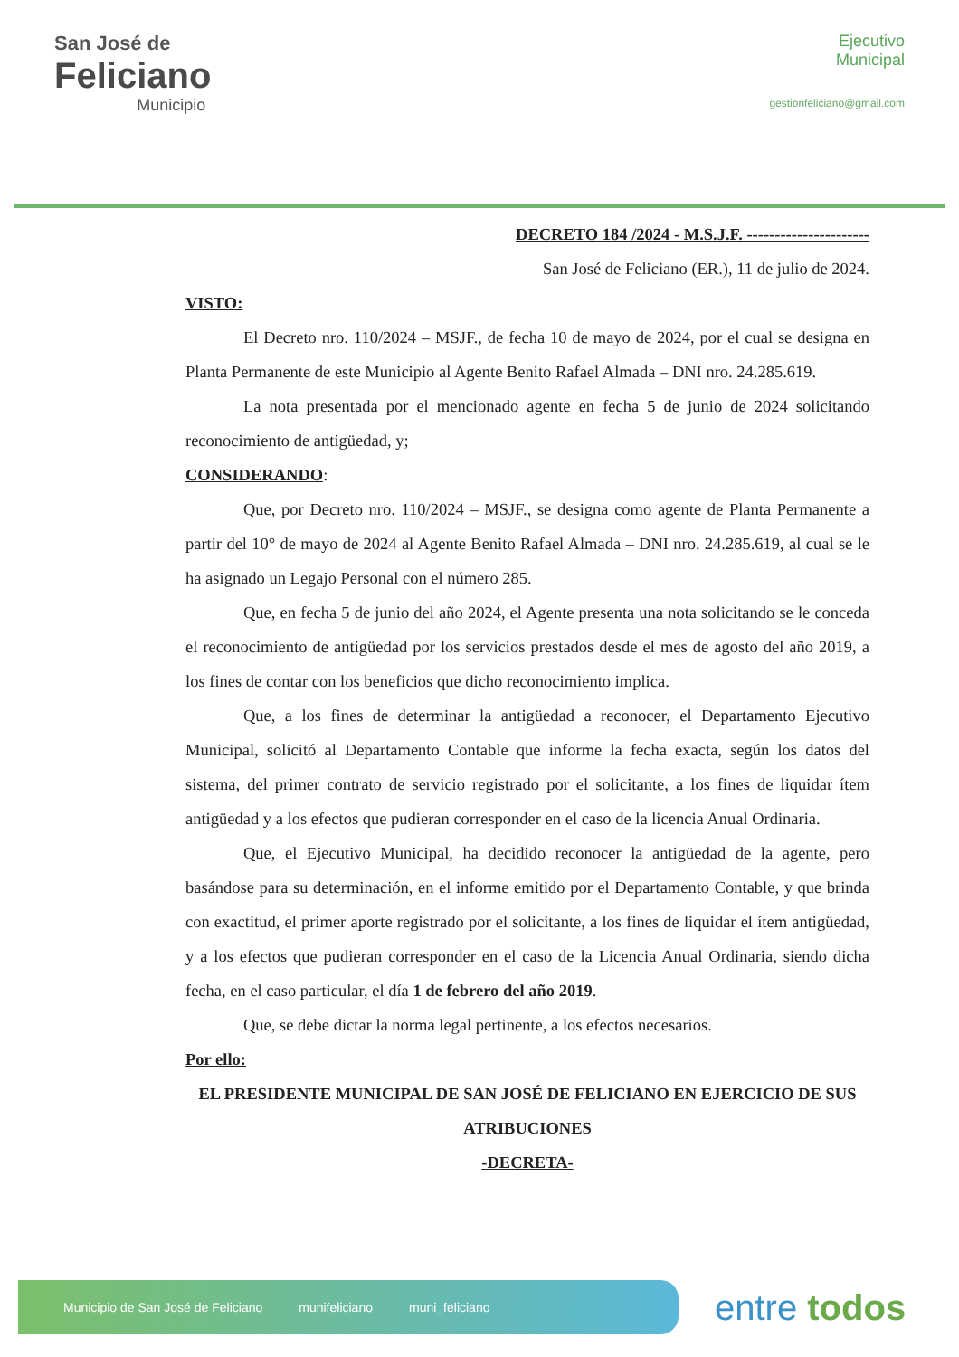San José de
Feliciano
Municipio
Ejecutivo
Municipal
gestionfeliciano@gmail.com
DECRETO 184 /2024 - M.S.J.F. ----------------------
San José de Feliciano (ER.), 11 de julio de 2024.
VISTO:
El Decreto nro. 110/2024 – MSJF., de fecha 10 de mayo de 2024, por el cual se designa en Planta Permanente de este Municipio al Agente Benito Rafael Almada – DNI nro. 24.285.619.
La nota presentada por el mencionado agente en fecha 5 de junio de 2024 solicitando reconocimiento de antigüedad, y;
CONSIDERANDO:
Que, por Decreto nro. 110/2024 – MSJF., se designa como agente de Planta Permanente a partir del 10° de mayo de 2024 al Agente Benito Rafael Almada – DNI nro. 24.285.619, al cual se le ha asignado un Legajo Personal con el número 285.
Que, en fecha 5 de junio del año 2024, el Agente presenta una nota solicitando se le conceda el reconocimiento de antigüedad por los servicios prestados desde el mes de agosto del año 2019, a los fines de contar con los beneficios que dicho reconocimiento implica.
Que, a los fines de determinar la antigüedad a reconocer, el Departamento Ejecutivo Municipal, solicitó al Departamento Contable que informe la fecha exacta, según los datos del sistema, del primer contrato de servicio registrado por el solicitante, a los fines de liquidar ítem antigüedad y a los efectos que pudieran corresponder en el caso de la licencia Anual Ordinaria.
Que, el Ejecutivo Municipal, ha decidido reconocer la antigüedad de la agente, pero basándose para su determinación, en el informe emitido por el Departamento Contable, y que brinda con exactitud, el primer aporte registrado por el solicitante, a los fines de liquidar el ítem antigüedad, y a los efectos que pudieran corresponder en el caso de la Licencia Anual Ordinaria, siendo dicha fecha, en el caso particular, el día 1 de febrero del año 2019.
Que, se debe dictar la norma legal pertinente, a los efectos necesarios.
Por ello:
EL PRESIDENTE MUNICIPAL DE SAN JOSÉ DE FELICIANO EN EJERCICIO DE SUS ATRIBUCIONES
-DECRETA-
Municipio de San José de Feliciano munifeliciano muni_feliciano
entre todos